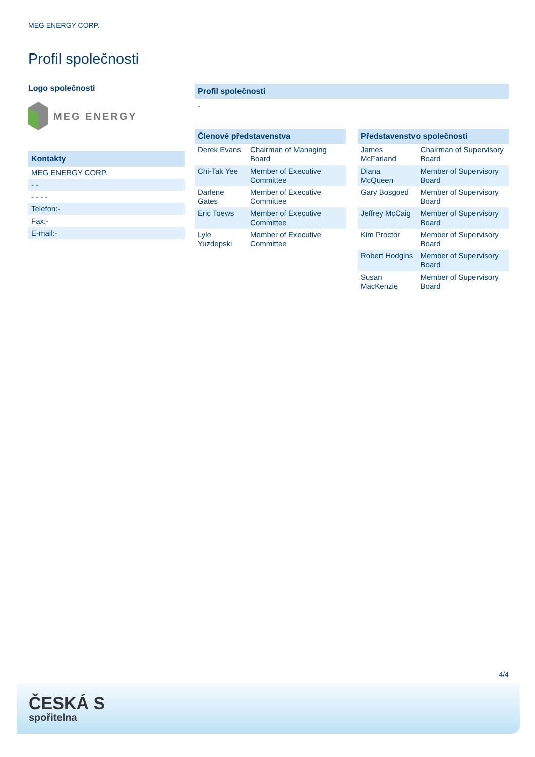MEG ENERGY CORP.
Profil společnosti
Logo společnosti
MEG ENERGY
Kontakty
| MEG ENERGY CORP. |
| - - |
| - - - - |
| Telefon:- |
| Fax:- |
| E-mail:- |
Profil společnosti
-
Členové představenstva
| Derek Evans | Chairman of Managing Board |
| Chi-Tak Yee | Member of Executive Committee |
| Darlene Gates | Member of Executive Committee |
| Eric Toews | Member of Executive Committee |
| Lyle Yuzdepski | Member of Executive Committee |
Představenstvo společnosti
| James McFarland | Chairman of Supervisory Board |
| Diana McQueen | Member of Supervisory Board |
| Gary Bosgoed | Member of Supervisory Board |
| Jeffrey McCaig | Member of Supervisory Board |
| Kim Proctor | Member of Supervisory Board |
| Robert Hodgins | Member of Supervisory Board |
| Susan MacKenzie | Member of Supervisory Board |
4/4
ČESKÁ S
spořitelna